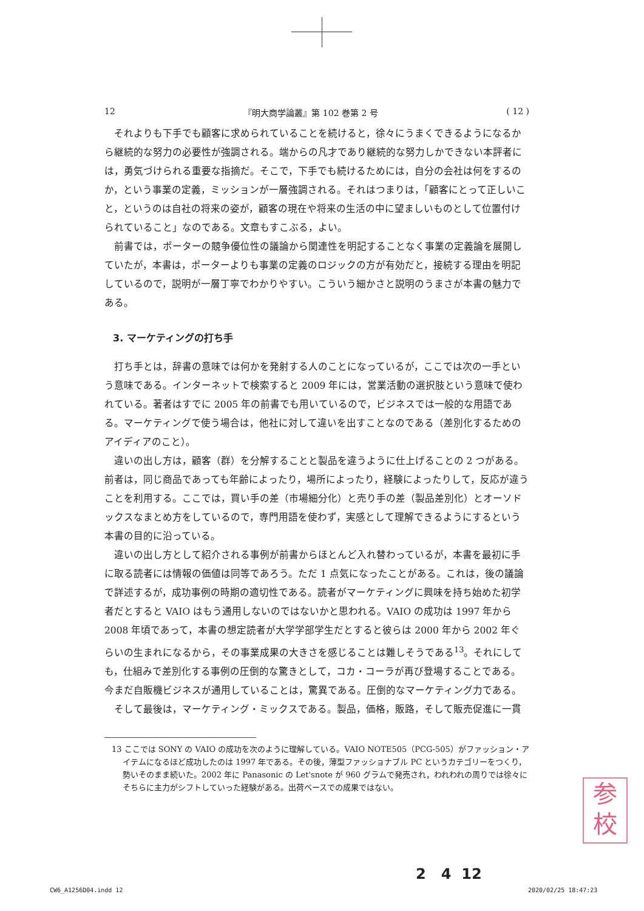12 『明大商学論叢』第 102 巻第 2 号 ( 12 )
それよりも下手でも顧客に求められていることを続けると，徐々にうまくできるようになるから継続的な努力の必要性が強調される。端からの凡才であり継続的な努力しかできない本評者には，勇気づけられる重要な指摘だ。そこで，下手でも続けるためには，自分の会社は何をするのか，という事業の定義，ミッションが一層強調される。それはつまりは，「顧客にとって正しいこと，というのは自社の将来の姿が，顧客の現在や将来の生活の中に望ましいものとして位置付けられていること」なのである。文章もすこぶる，よい。
前書では，ポーターの競争優位性の議論から関連性を明記することなく事業の定義論を展開していたが，本書は，ポーターよりも事業の定義のロジックの方が有効だと，接続する理由を明記しているので，説明が一層丁寧でわかりやすい。こういう細かさと説明のうまさが本書の魅力である。
3. マーケティングの打ち手
打ち手とは，辞書の意味では何かを発射する人のことになっているが，ここでは次の一手という意味である。インターネットで検索すると 2009 年には，営業活動の選択肢という意味で使われている。著者はすでに 2005 年の前書でも用いているので，ビジネスでは一般的な用語である。マーケティングで使う場合は，他社に対して違いを出すことなのである（差別化するためのアイディアのこと）。
違いの出し方は，顧客（群）を分解することと製品を違うように仕上げることの 2 つがある。前者は，同じ商品であっても年齢によったり，場所によったり，経験によったりして，反応が違うことを利用する。ここでは，買い手の差（市場細分化）と売り手の差（製品差別化）とオーソドックスなまとめ方をしているので，専門用語を使わず，実感として理解できるようにするという本書の目的に沿っている。
違いの出し方として紹介される事例が前書からほとんど入れ替わっているが，本書を最初に手に取る読者には情報の価値は同等であろう。ただ 1 点気になったことがある。これは，後の議論で詳述するが，成功事例の時期の適切性である。読者がマーケティングに興味を持ち始めた初学者だとすると VAIO はもう通用しないのではないかと思われる。VAIO の成功は 1997 年から 2008 年頃であって，本書の想定読者が大学学部学生だとすると彼らは 2000 年から 2002 年ぐらいの生まれになるから，その事業成果の大きさを感じることは難しそうである<sup>13</sup>。それにしても，仕組みで差別化する事例の圧倒的な驚きとして，コカ・コーラが再び登場することである。今まだ自販機ビジネスが通用していることは，驚異である。圧倒的なマーケティング力である。
そして最後は，マーケティング・ミックスである。製品，価格，販路，そして販売促進に一貫
13 ここでは SONY の VAIO の成功を次のように理解している。VAIO NOTE505（PCG-505）がファッション・アイテムになるほど成功したのは 1997 年である。その後，薄型ファッショナブル PC というカテゴリーをつくり，勢いそのまま続いた。2002 年に Panasonic の Let'snote が 960 グラムで発売され，われわれの周りでは徐々にそちらに主力がシフトしていった経験がある。出荷ベースでの成果ではない。
参
校
2 4 12
CW6_A1256D04.indd 12 2020/02/25 18:47:23